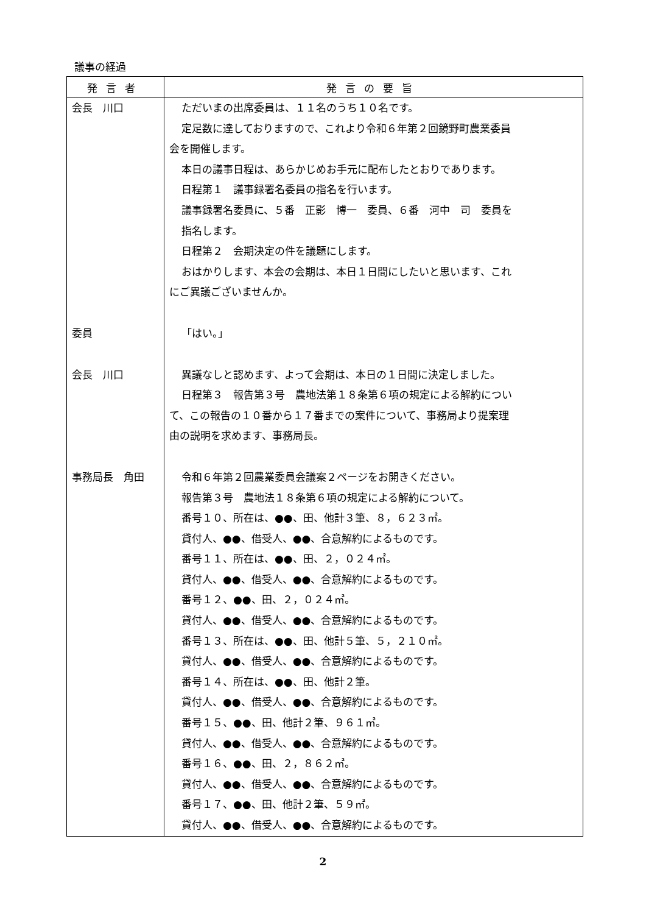議事の経過
| 発言者 | 発言の要旨 |
| --- | --- |
| 会長 川口 | ただいまの出席委員は、１１名のうち１０名です。 定足数に達しておりますので、これより令和６年第２回鏡野町農業委員 会を開催します。 本日の議事日程は、あらかじめお手元に配布したとおりであります。 日程第１ 議事録署名委員の指名を行います。 議事録署名委員に、５番 正影 博一 委員、６番 河中 司 委員を 指名します。 日程第２ 会期決定の件を議題にします。 おはかりします、本会の会期は、本日１日間にしたいと思います、これ にご異議ございませんか。 |
| 委員 | 「はい。」 |
| 会長 川口 | 異議なしと認めます、よって会期は、本日の１日間に決定しました。 日程第３ 報告第３号 農地法第１８条第６項の規定による解約につい て、この報告の１０番から１７番までの案件について、事務局より提案理 由の説明を求めます、事務局長。 |
| 事務局長 角田 | 令和６年第２回農業委員会議案２ページをお開きください。 報告第３号 農地法１８条第６項の規定による解約について。 番号１０、所在は、●●、田、他計３筆、８，６２３㎡。 貸付人、●●、借受人、●●、合意解約によるものです。 番号１１、所在は、●●、田、２，０２４㎡。 貸付人、●●、借受人、●●、合意解約によるものです。 番号１２、●●、田、２，０２４㎡。 貸付人、●●、借受人、●●、合意解約によるものです。 番号１３、所在は、●●、田、他計５筆、５，２１０㎡。 貸付人、●●、借受人、●●、合意解約によるものです。 番号１４、所在は、●●、田、他計２筆。 貸付人、●●、借受人、●●、合意解約によるものです。 番号１５、●●、田、他計２筆、９６１㎡。 貸付人、●●、借受人、●●、合意解約によるものです。 番号１６、●●、田、２，８６２㎡。 貸付人、●●、借受人、●●、合意解約によるものです。 番号１７、●●、田、他計２筆、５９㎡。 貸付人、●●、借受人、●●、合意解約によるものです。 |
2